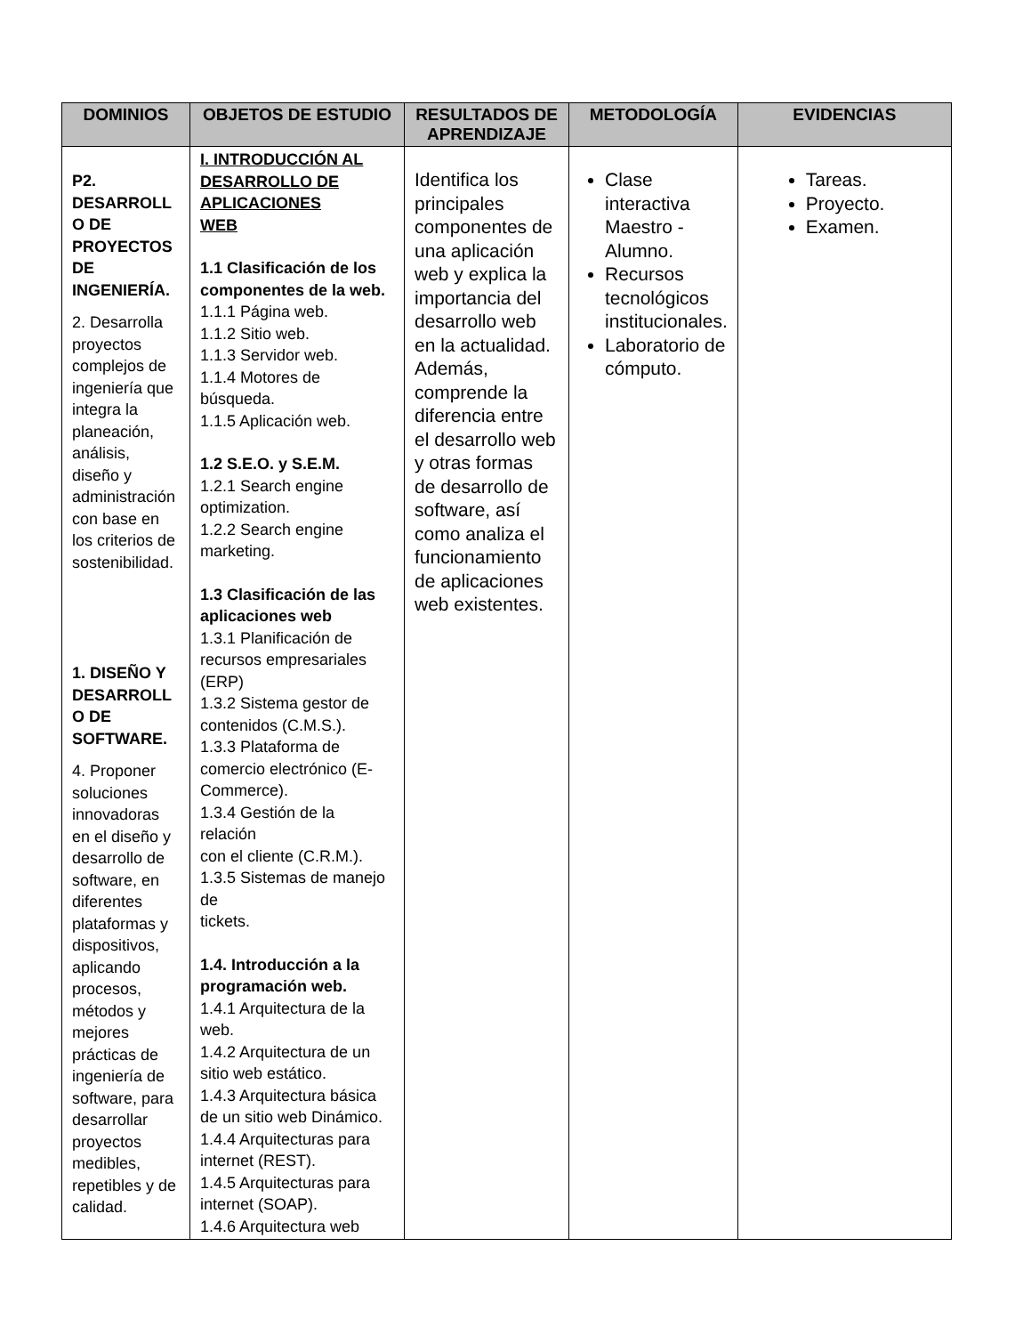| DOMINIOS | OBJETOS DE ESTUDIO | RESULTADOS DE APRENDIZAJE | METODOLOGÍA | EVIDENCIAS |
| --- | --- | --- | --- | --- |
| P2. DESARROLL O DE PROYECTOS DE INGENIERÍA. 2. Desarrolla proyectos complejos de ingeniería que integra la planeación, análisis, diseño y administración con base en los criterios de sostenibilidad. 1. DISEÑO Y DESARROLL O DE SOFTWARE. 4. Proponer soluciones innovadoras en el diseño y desarrollo de software, en diferentes plataformas y dispositivos, aplicando procesos, métodos y mejores prácticas de ingeniería de software, para desarrollar proyectos medibles, repetibles y de calidad. | I. INTRODUCCIÓN AL DESARROLLO DE APLICACIONES WEB 1.1 Clasificación de los componentes de la web. 1.1.1 Página web. 1.1.2 Sitio web. 1.1.3 Servidor web. 1.1.4 Motores de búsqueda. 1.1.5 Aplicación web. 1.2 S.E.O. y S.E.M. 1.2.1 Search engine optimization. 1.2.2 Search engine marketing. 1.3 Clasificación de las aplicaciones web 1.3.1 Planificación de recursos empresariales (ERP) 1.3.2 Sistema gestor de contenidos (C.M.S.). 1.3.3 Plataforma de comercio electrónico (E-Commerce). 1.3.4 Gestión de la relación con el cliente (C.R.M.). 1.3.5 Sistemas de manejo de tickets. 1.4. Introducción a la programación web. 1.4.1 Arquitectura de la web. 1.4.2 Arquitectura de un sitio web estático. 1.4.3 Arquitectura básica de un sitio web Dinámico. 1.4.4 Arquitecturas para internet (REST). 1.4.5 Arquitecturas para internet (SOAP). 1.4.6 Arquitectura web | Identifica los principales componentes de una aplicación web y explica la importancia del desarrollo web en la actualidad. Además, comprende la diferencia entre el desarrollo web y otras formas de desarrollo de software, así como analiza el funcionamiento de aplicaciones web existentes. | Clase interactiva Maestro - Alumno. Recursos tecnológicos institucionales. Laboratorio de cómputo. | Tareas. Proyecto. Examen. |